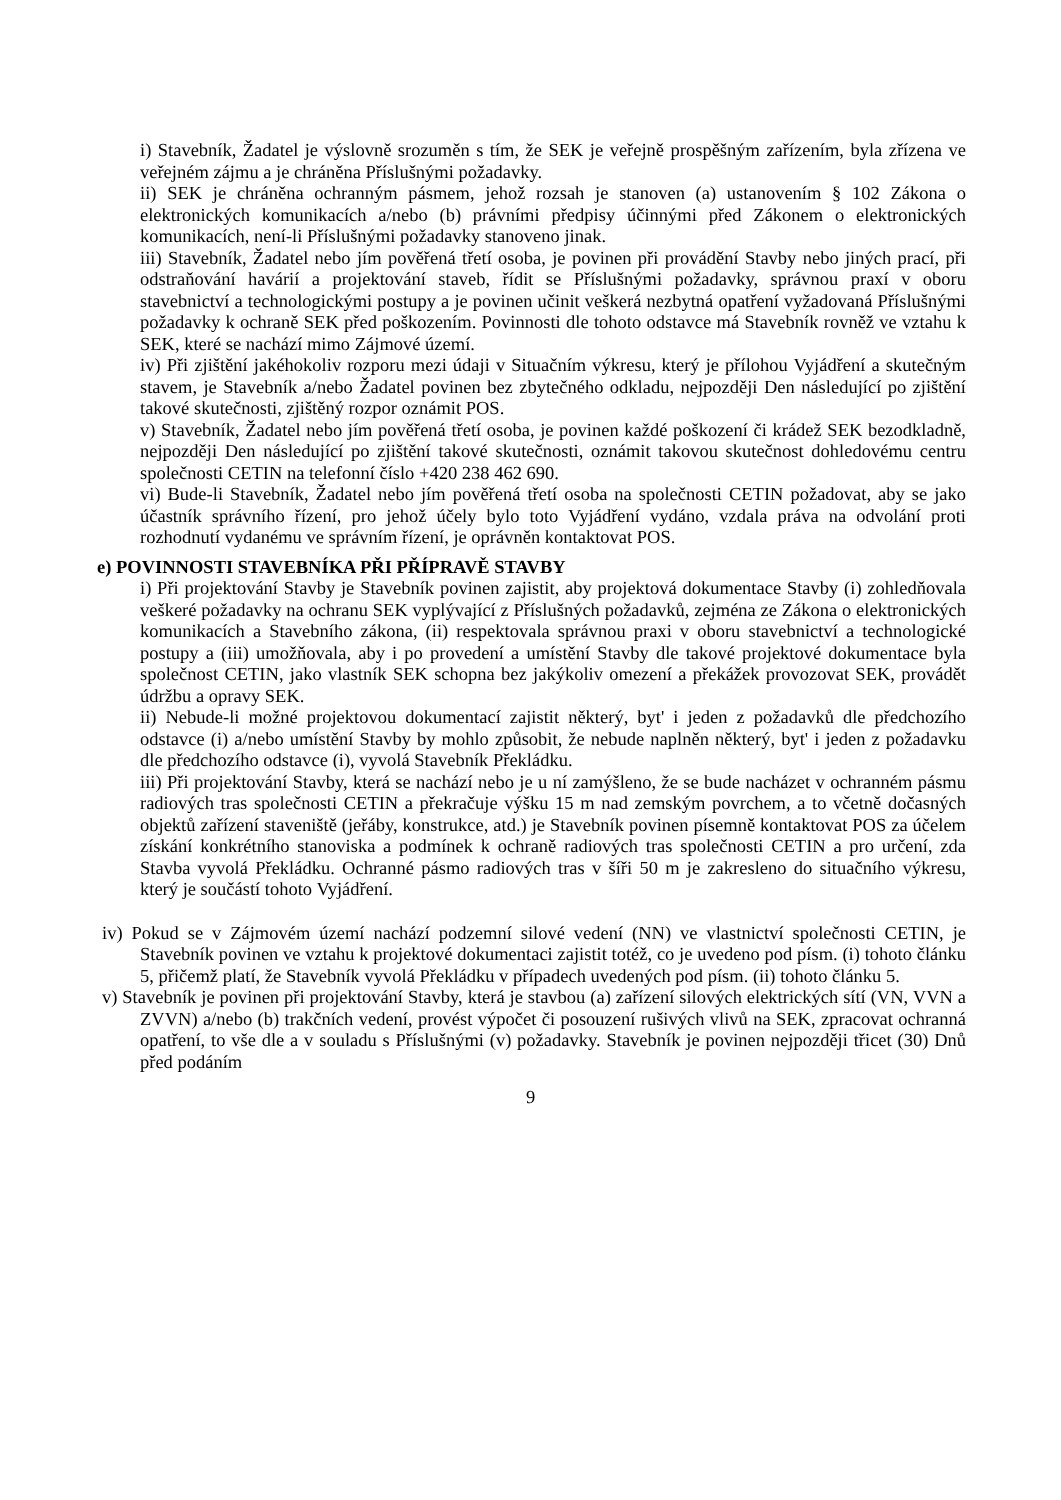i) Stavebník, Žadatel je výslovně srozuměn s tím, že SEK je veřejně prospěšným zařízením, byla zřízena ve veřejném zájmu a je chráněna Příslušnými požadavky.
ii) SEK je chráněna ochranným pásmem, jehož rozsah je stanoven (a) ustanovením § 102 Zákona o elektronických komunikacích a/nebo (b) právními předpisy účinnými před Zákonem o elektronických komunikacích, není-li Příslušnými požadavky stanoveno jinak.
iii) Stavebník, Žadatel nebo jím pověřená třetí osoba, je povinen při provádění Stavby nebo jiných prací, při odstraňování havárií a projektování staveb, řídit se Příslušnými požadavky, správnou praxí v oboru stavebnictví a technologickými postupy a je povinen učinit veškerá nezbytná opatření vyžadovaná Příslušnými požadavky k ochraně SEK před poškozením. Povinnosti dle tohoto odstavce má Stavebník rovněž ve vztahu k SEK, které se nachází mimo Zájmové území.
iv) Při zjištění jakéhokoliv rozporu mezi údaji v Situačním výkresu, který je přílohou Vyjádření a skutečným stavem, je Stavebník a/nebo Žadatel povinen bez zbytečného odkladu, nejpozději Den následující po zjištění takové skutečnosti, zjištěný rozpor oznámit POS.
v) Stavebník, Žadatel nebo jím pověřená třetí osoba, je povinen každé poškození či krádež SEK bezodkladně, nejpozději Den následující po zjištění takové skutečnosti, oznámit takovou skutečnost dohledovému centru společnosti CETIN na telefonní číslo +420 238 462 690.
vi) Bude-li Stavebník, Žadatel nebo jím pověřená třetí osoba na společnosti CETIN požadovat, aby se jako účastník správního řízení, pro jehož účely bylo toto Vyjádření vydáno, vzdala práva na odvolání proti rozhodnutí vydanému ve správním řízení, je oprávněn kontaktovat POS.
e) POVINNOSTI STAVEBNÍKA PŘI PŘÍPRAVĚ STAVBY
i) Při projektování Stavby je Stavebník povinen zajistit, aby projektová dokumentace Stavby (i) zohledňovala veškeré požadavky na ochranu SEK vyplývající z Příslušných požadavků, zejména ze Zákona o elektronických komunikacích a Stavebního zákona, (ii) respektovala správnou praxi v oboru stavebnictví a technologické postupy a (iii) umožňovala, aby i po provedení a umístění Stavby dle takové projektové dokumentace byla společnost CETIN, jako vlastník SEK schopna bez jakýkoliv omezení a překážek provozovat SEK, provádět údržbu a opravy SEK.
ii) Nebude-li možné projektovou dokumentací zajistit některý, byt' i jeden z požadavků dle předchozího odstavce (i) a/nebo umístění Stavby by mohlo způsobit, že nebude naplněn některý, byt' i jeden z požadavku dle předchozího odstavce (i), vyvolá Stavebník Překládku.
iii) Při projektování Stavby, která se nachází nebo je u ní zamýšleno, že se bude nacházet v ochranném pásmu radiových tras společnosti CETIN a překračuje výšku 15 m nad zemským povrchem, a to včetně dočasných objektů zařízení staveniště (jeřáby, konstrukce, atd.) je Stavebník povinen písemně kontaktovat POS za účelem získání konkrétního stanoviska a podmínek k ochraně radiových tras společnosti CETIN a pro určení, zda Stavba vyvolá Překládku. Ochranné pásmo radiových tras v šíři 50 m je zakresleno do situačního výkresu, který je součástí tohoto Vyjádření.
iv) Pokud se v Zájmovém území nachází podzemní silové vedení (NN) ve vlastnictví společnosti CETIN, je Stavebník povinen ve vztahu k projektové dokumentaci zajistit totéž, co je uvedeno pod písm. (i) tohoto článku 5, přičemž platí, že Stavebník vyvolá Překládku v případech uvedených pod písm. (ii) tohoto článku 5.
v) Stavebník je povinen při projektování Stavby, která je stavbou (a) zařízení silových elektrických sítí (VN, VVN a ZVVN) a/nebo (b) trakčních vedení, provést výpočet či posouzení rušivých vlivů na SEK, zpracovat ochranná opatření, to vše dle a v souladu s Příslušnými (v) požadavky. Stavebník je povinen nejpozději třicet (30) Dnů před podáním
9